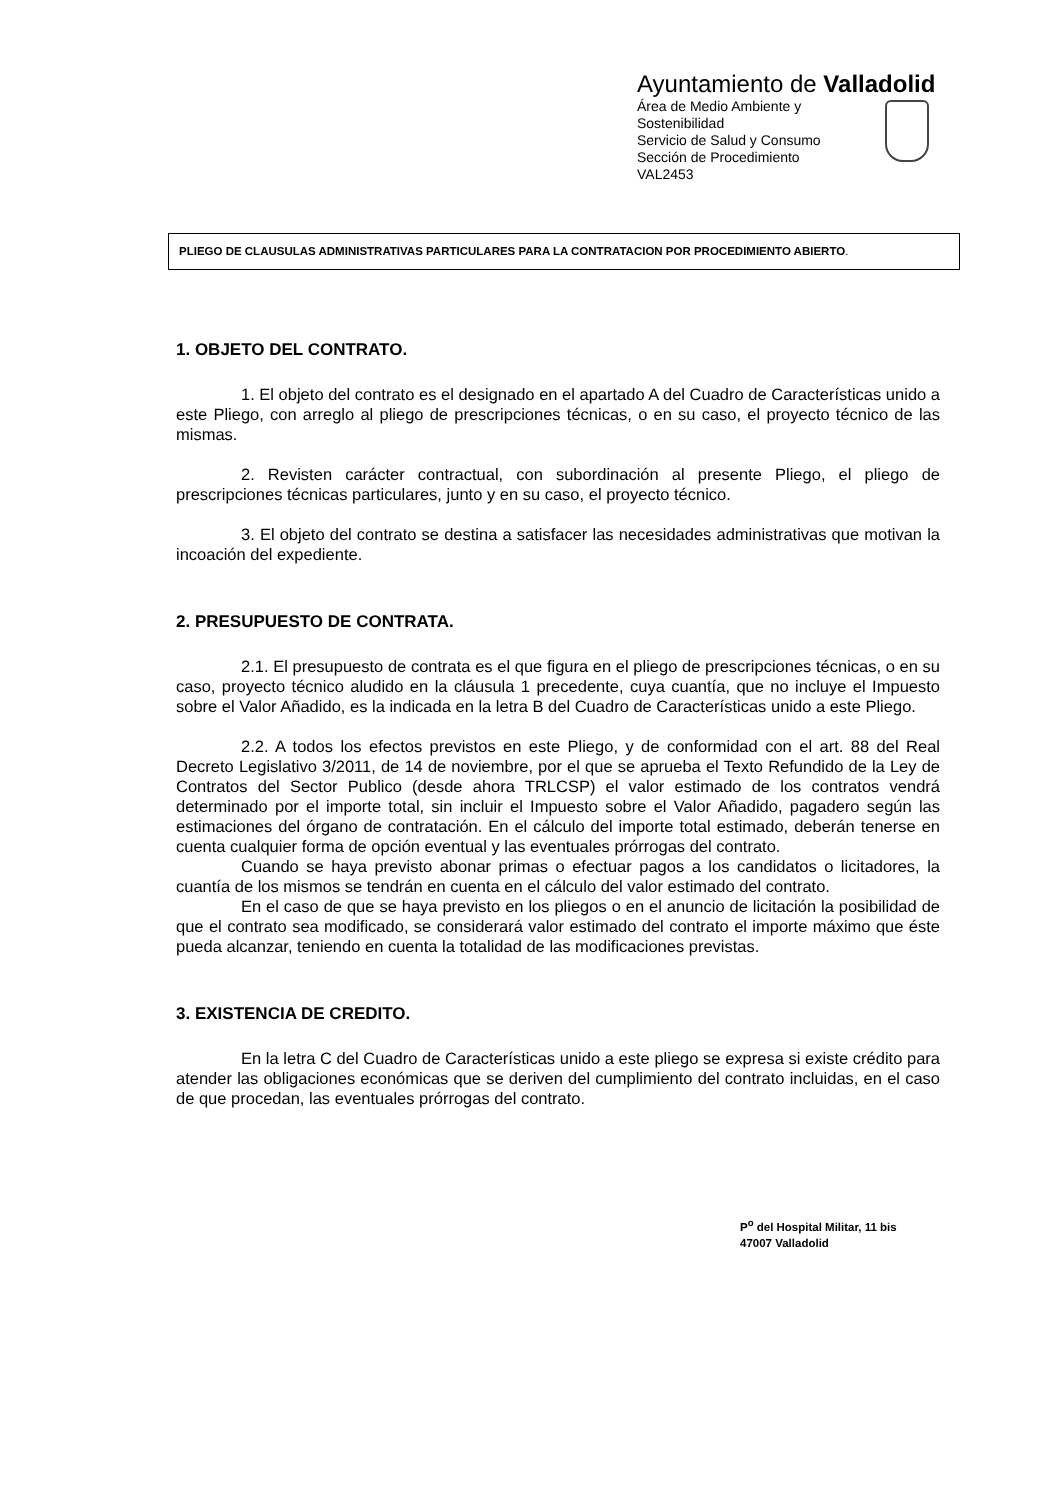Ayuntamiento de Valladolid
Área de Medio Ambiente y Sostenibilidad
Servicio de Salud y Consumo
Sección de Procedimiento
VAL2453
PLIEGO DE CLAUSULAS ADMINISTRATIVAS PARTICULARES PARA LA CONTRATACION POR PROCEDIMIENTO ABIERTO.
1. OBJETO DEL CONTRATO.
1. El objeto del contrato es el designado en el apartado A del Cuadro de Características unido a este Pliego, con arreglo al pliego de prescripciones técnicas, o en su caso, el proyecto técnico de las mismas.
2. Revisten carácter contractual, con subordinación al presente Pliego, el pliego de prescripciones técnicas particulares, junto y en su caso, el proyecto técnico.
3. El objeto del contrato se destina a satisfacer las necesidades administrativas que motivan la incoación del expediente.
2. PRESUPUESTO DE CONTRATA.
2.1. El presupuesto de contrata es el que figura en el pliego de prescripciones técnicas, o en su caso, proyecto técnico aludido en la cláusula 1 precedente, cuya cuantía, que no incluye el Impuesto sobre el Valor Añadido, es la indicada en la letra B del Cuadro de Características unido a este Pliego.
2.2. A todos los efectos previstos en este Pliego, y de conformidad con el art. 88 del Real Decreto Legislativo 3/2011, de 14 de noviembre, por el que se aprueba el Texto Refundido de la Ley de Contratos del Sector Publico (desde ahora TRLCSP) el valor estimado de los contratos vendrá determinado por el importe total, sin incluir el Impuesto sobre el Valor Añadido, pagadero según las estimaciones del órgano de contratación. En el cálculo del importe total estimado, deberán tenerse en cuenta cualquier forma de opción eventual y las eventuales prórrogas del contrato.
Cuando se haya previsto abonar primas o efectuar pagos a los candidatos o licitadores, la cuantía de los mismos se tendrán en cuenta en el cálculo del valor estimado del contrato.
En el caso de que se haya previsto en los pliegos o en el anuncio de licitación la posibilidad de que el contrato sea modificado, se considerará valor estimado del contrato el importe máximo que éste pueda alcanzar, teniendo en cuenta la totalidad de las modificaciones previstas.
3. EXISTENCIA DE CREDITO.
En la letra C del Cuadro de Características unido a este pliego se expresa si existe crédito para atender las obligaciones económicas que se deriven del cumplimiento del contrato incluidas, en el caso de que procedan, las eventuales prórrogas del contrato.
P<sup>o</sup> del Hospital Militar, 11 bis
47007 Valladolid